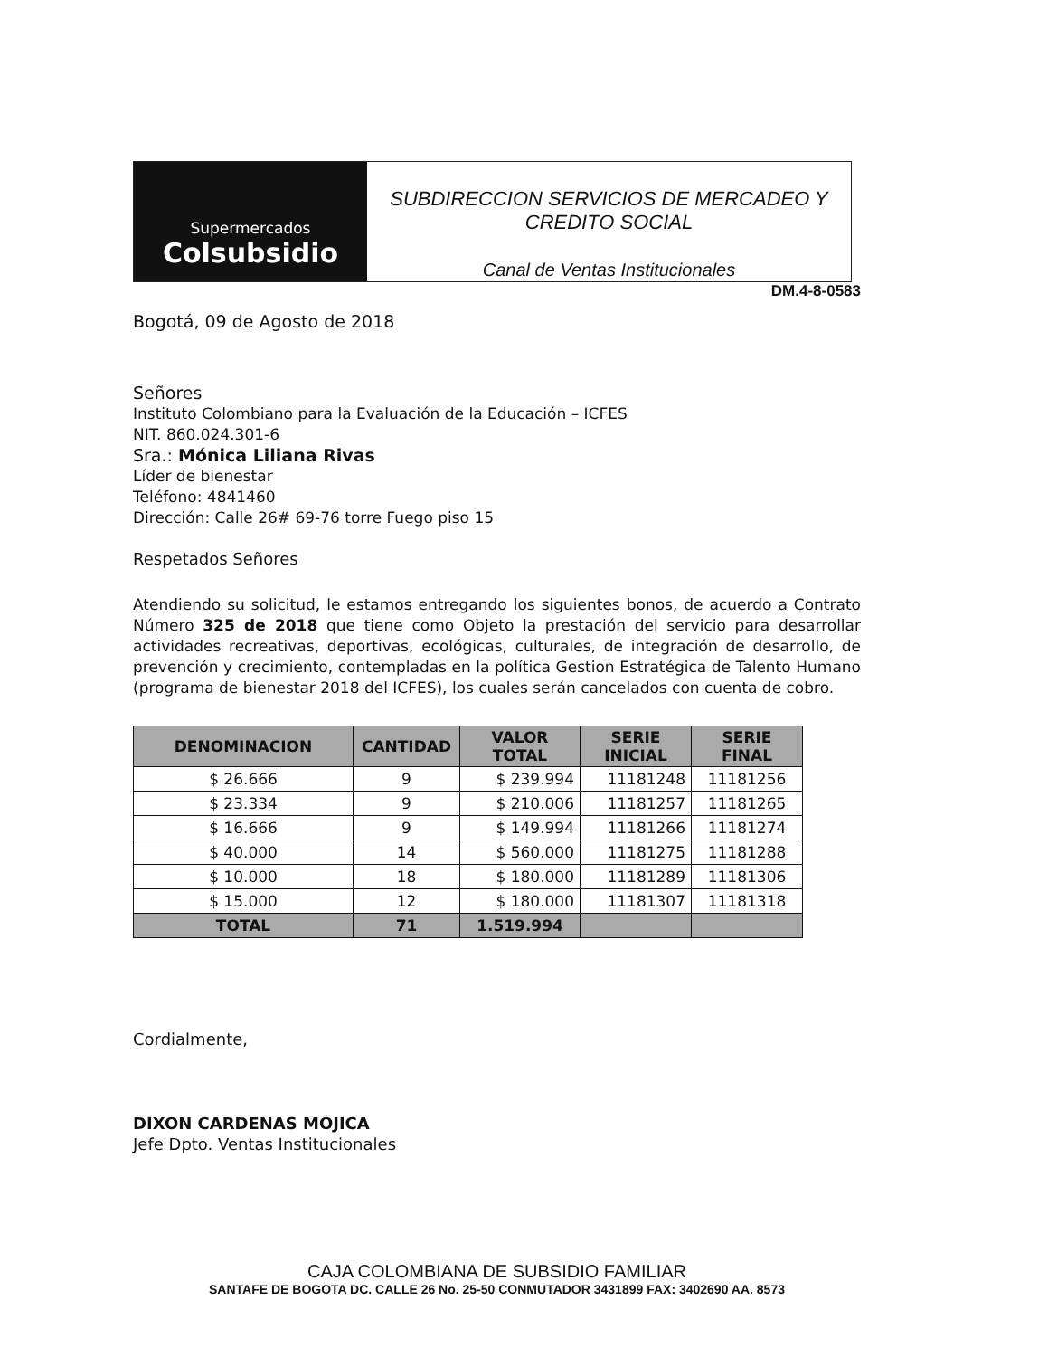Supermercados
Colsubsidio
SUBDIRECCION SERVICIOS DE MERCADEO Y
CREDITO SOCIAL
Canal de Ventas Institucionales
DM.4-8-0583
Bogotá, 09 de Agosto de 2018
Señores
Instituto Colombiano para la Evaluación de la Educación – ICFES
NIT. 860.024.301-6
Sra.: Mónica Liliana Rivas
Líder de bienestar
Teléfono: 4841460
Dirección: Calle 26# 69-76 torre Fuego piso 15
Respetados Señores
Atendiendo su solicitud, le estamos entregando los siguientes bonos, de acuerdo a Contrato Número 325 de 2018 que tiene como Objeto la prestación del servicio para desarrollar actividades recreativas, deportivas, ecológicas, culturales, de integración de desarrollo, de prevención y crecimiento, contempladas en la política Gestion Estratégica de Talento Humano (programa de bienestar 2018 del ICFES), los cuales serán cancelados con cuenta de cobro.
| DENOMINACION | CANTIDAD | VALOR TOTAL | SERIE INICIAL | SERIE FINAL |
| --- | --- | --- | --- | --- |
| $ 26.666 | 9 | $ 239.994 | 11181248 | 11181256 |
| $ 23.334 | 9 | $ 210.006 | 11181257 | 11181265 |
| $ 16.666 | 9 | $ 149.994 | 11181266 | 11181274 |
| $ 40.000 | 14 | $ 560.000 | 11181275 | 11181288 |
| $ 10.000 | 18 | $ 180.000 | 11181289 | 11181306 |
| $ 15.000 | 12 | $ 180.000 | 11181307 | 11181318 |
| TOTAL | 71 | 1.519.994 | | |
Cordialmente,
DIXON CARDENAS MOJICA
Jefe Dpto. Ventas Institucionales
CAJA COLOMBIANA DE SUBSIDIO FAMILIAR
SANTAFE DE BOGOTA DC. CALLE 26 No. 25-50 CONMUTADOR 3431899 FAX: 3402690 AA. 8573